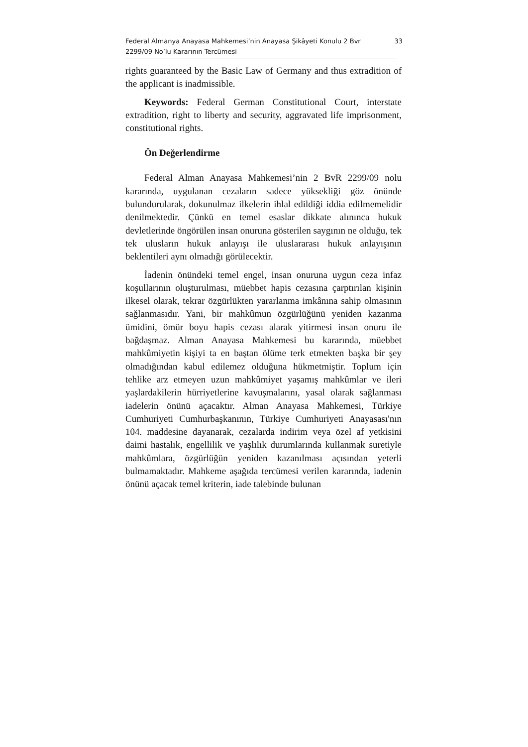Federal Almanya Anayasa Mahkemesi’nin Anayasa Şikâyeti Konulu 2 Bvr
2299/09 No’lu Kararının Tercümesi
33
rights guaranteed by the Basic Law of Germany and thus extradition of the applicant is inadmissible.
Keywords: Federal German Constitutional Court, interstate extradition, right to liberty and security, aggravated life imprisonment, constitutional rights.
Ön Değerlendirme
Federal Alman Anayasa Mahkemesi’nin 2 BvR 2299/09 nolu kararında, uygulanan cezaların sadece yüksekliği göz önünde bulundurularak, dokunulmaz ilkelerin ihlal edildiği iddia edilmemelidir denilmektedir. Çünkü en temel esaslar dikkate alınınca hukuk devletlerinde öngörülen insan onuruna gösterilen saygının ne olduğu, tek tek ulusların hukuk anlayışı ile uluslararası hukuk anlayışının beklentileri aynı olmadığı görülecektir.
İadenin önündeki temel engel, insan onuruna uygun ceza infaz koşullarının oluşturulması, müebbet hapis cezasına çarptırılan kişinin ilkesel olarak, tekrar özgürlükten yararlanma imkânına sahip olmasının sağlanmasıdır. Yani, bir mahkûmun özgürlüğünü yeniden kazanma ümidini, ömür boyu hapis cezası alarak yitirmesi insan onuru ile bağdaşmaz. Alman Anayasa Mahkemesi bu kararında, müebbet mahkûmiyetin kişiyi ta en baştan ölüme terk etmekten başka bir şey olmadığından kabul edilemez olduğuna hükmetmiştir. Toplum için tehlike arz etmeyen uzun mahkûmiyet yaşamış mahkûmlar ve ileri yaşlardakilerin hürriyetlerine kavuşmalarını, yasal olarak sağlanması iadelerin önünü açacaktır. Alman Anayasa Mahkemesi, Türkiye Cumhuriyeti Cumhurbaşkanının, Türkiye Cumhuriyeti Anayasası'nın 104. maddesine dayanarak, cezalarda indirim veya özel af yetkisini daimi hastalık, engellilik ve yaşlılık durumlarında kullanmak suretiyle mahkûmlara, özgürlüğün yeniden kazanılması açısından yeterli bulmamaktadır. Mahkeme aşağıda tercümesi verilen kararında, iadenin önünü açacak temel kriterin, iade talebinde bulunan